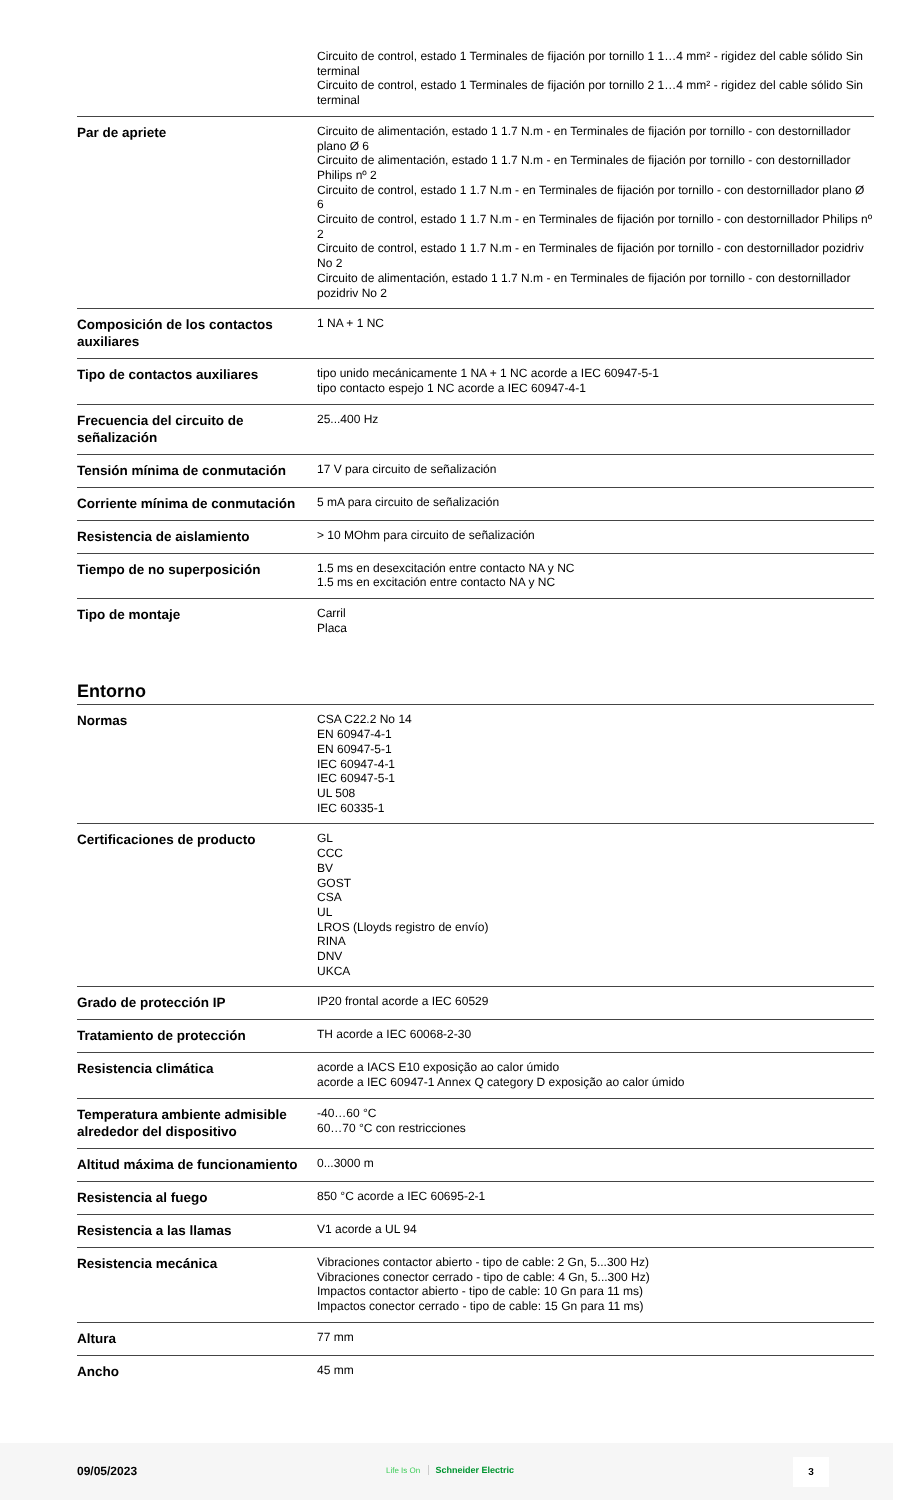| | Circuito de control, estado 1 Terminales de fijación por tornillo 1 1…4 mm² - rigidez del cable sólido Sin terminal Circuito de control, estado 1 Terminales de fijación por tornillo 2 1…4 mm² - rigidez del cable sólido Sin terminal |
| Par de apriete | Circuito de alimentación, estado 1 1.7 N.m - en Terminales de fijación por tornillo - con destornillador plano Ø 6 Circuito de alimentación, estado 1 1.7 N.m - en Terminales de fijación por tornillo - con destornillador Philips nº 2 Circuito de control, estado 1 1.7 N.m - en Terminales de fijación por tornillo - con destornillador plano Ø 6 Circuito de control, estado 1 1.7 N.m - en Terminales de fijación por tornillo - con destornillador Philips nº 2 Circuito de control, estado 1 1.7 N.m - en Terminales de fijación por tornillo - con destornillador pozidriv No 2 Circuito de alimentación, estado 1 1.7 N.m - en Terminales de fijación por tornillo - con destornillador pozidriv No 2 |
| Composición de los contactos auxiliares | 1 NA + 1 NC |
| Tipo de contactos auxiliares | tipo unido mecánicamente 1 NA + 1 NC acorde a IEC 60947-5-1 tipo contacto espejo 1 NC acorde a IEC 60947-4-1 |
| Frecuencia del circuito de señalización | 25...400 Hz |
| Tensión mínima de conmutación | 17 V para circuito de señalización |
| Corriente mínima de conmutación | 5 mA para circuito de señalización |
| Resistencia de aislamiento | > 10 MOhm para circuito de señalización |
| Tiempo de no superposición | 1.5 ms en desexcitación entre contacto NA y NC 1.5 ms en excitación entre contacto NA y NC |
| Tipo de montaje | Carril Placa |
Entorno
| Normas | CSA C22.2 No 14 EN 60947-4-1 EN 60947-5-1 IEC 60947-4-1 IEC 60947-5-1 UL 508 IEC 60335-1 |
| Certificaciones de producto | GL CCC BV GOST CSA UL LROS (Lloyds registro de envío) RINA DNV UKCA |
| Grado de protección IP | IP20 frontal acorde a IEC 60529 |
| Tratamiento de protección | TH acorde a IEC 60068-2-30 |
| Resistencia climática | acorde a IACS E10 exposição ao calor úmido acorde a IEC 60947-1 Annex Q category D exposição ao calor úmido |
| Temperatura ambiente admisible alrededor del dispositivo | -40…60 °C 60…70 °C con restricciones |
| Altitud máxima de funcionamiento | 0...3000 m |
| Resistencia al fuego | 850 °C acorde a IEC 60695-2-1 |
| Resistencia a las llamas | V1 acorde a UL 94 |
| Resistencia mecánica | Vibraciones contactor abierto - tipo de cable: 2 Gn, 5...300 Hz) Vibraciones conector cerrado - tipo de cable: 4 Gn, 5...300 Hz) Impactos contactor abierto - tipo de cable: 10 Gn para 11 ms) Impactos conector cerrado - tipo de cable: 15 Gn para 11 ms) |
| Altura | 77 mm |
| Ancho | 45 mm |
09/05/2023 Life Is On Schneider Electric
3